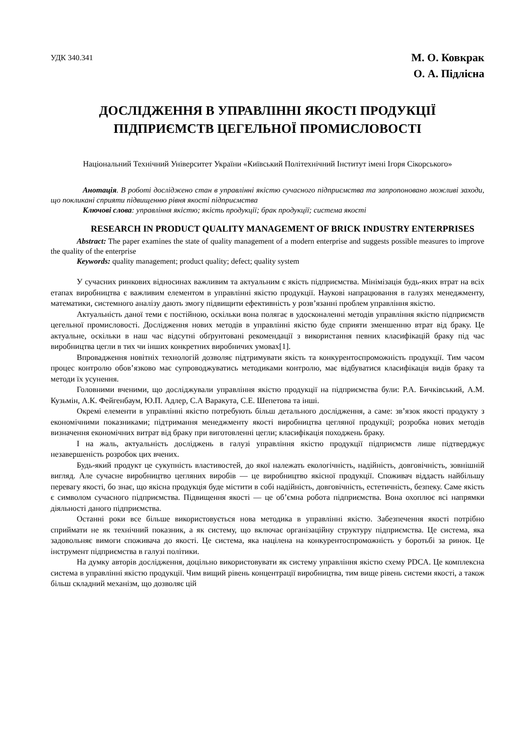УДК 340.341
М. О. Ковкрак
О. А. Підлісна
ДОСЛІДЖЕННЯ В УПРАВЛІННІ ЯКОСТІ ПРОДУКЦІЇ
ПІДПРИЄМСТВ ЦЕГЕЛЬНОЇ ПРОМИСЛОВОСТІ
Національний Технічний Університет України «Київський Політехнічний Інститут імені Ігоря Сікорського»
Анотація. В роботі досліджено стан в управлінні якістю сучасного підприємства та запропоновано можливі заходи, що покликані сприяти підвищенню рівня якості підприємства
Ключові слова: управління якістю; якість продукції; брак продукції; система якості
RESEARCH IN PRODUCT QUALITY MANAGEMENT OF BRICK INDUSTRY ENTERPRISES
Abstract: The paper examines the state of quality management of a modern enterprise and suggests possible measures to improve the quality of the enterprise
Keywords: quality management; product quality; defect; quality system
У сучасних ринкових відносинах важливим та актуальним є якість підприємства. Мінімізація будь-яких втрат на всіх етапах виробництва є важливим елементом в управлінні якістю продукції. Наукові напрацювання в галузях менеджменту, математики, системного аналізу дають змогу підвищити ефективність у розв’язанні проблем управління якістю.
Актуальність даної теми є постійною, оскільки вона полягає в удосконаленні методів управління якістю підприємств цегельної промисловості. Дослідження нових методів в управлінні якістю буде сприяти зменшенню втрат від браку. Це актуальне, оскільки в наш час відсутні обґрунтовані рекомендації з використання певних класифікацій браку під час виробництва цегли в тих чи інших конкретних виробничих умовах[1].
Впровадження новітніх технологій дозволяє підтримувати якість та конкурентоспроможність продукції. Тим часом процес контролю обов’язково має супроводжуватись методиками контролю, має відбуватися класифікація видів браку та методи їх усунення.
Головними вченими, що досліджували управління якістю продукції на підприємства були: Р.А. Бичківський, А.М. Кузьмін, А.К. Фейгенбаум, Ю.П. Адлер, С.А Варакута, С.Е. Шепетова та інші.
Окремі елементи в управлінні якістю потребують більш детального дослідження, а саме: зв’язок якості продукту з економічними показниками; підтримання менеджменту якості виробництва цегляної продукції; розробка нових методів визначення економічних витрат від браку при виготовленні цегли; класифікація походжень браку.
І на жаль, актуальність досліджень в галузі управління якістю продукції підприємств лише підтверджує незавершеність розробок цих вчених.
Будь-який продукт це сукупність властивостей, до якої належать екологічність, надійність, довговічність, зовнішній вигляд. Але сучасне виробництво цегляних виробів — це виробництво якісної продукції. Споживач віддасть найбільшу перевагу якості, бо знає, що якісна продукція буде містити в собі надійність, довговічність, естетичність, безпеку. Саме якість є символом сучасного підприємства. Підвищення якості — це об’ємна робота підприємства. Вона охоплює всі напрямки діяльності даного підприємства.
Останні роки все більше використовується нова методика в управлінні якістю. Забезпечення якості потрібно сприймати не як технічний показник, а як систему, що включає організаційну структуру підприємства. Це система, яка задовольняє вимоги споживача до якості. Це система, яка націлена на конкурентоспроможність у боротьбі за ринок. Це інструмент підприємства в галузі політики.
На думку авторів дослідження, доцільно використовувати як систему управління якістю схему PDCA. Це комплексна система в управлінні якістю продукції. Чим вищий рівень концентрації виробництва, тим вище рівень системи якості, а також більш складний механізм, що дозволяє цій